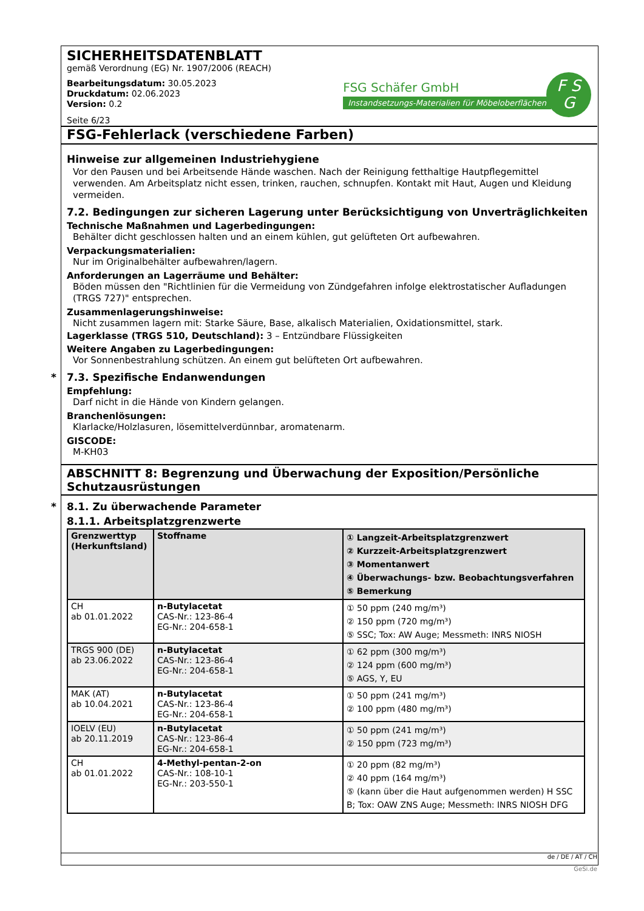SICHERHEITSDATENBLATT
gemäß Verordnung (EG) Nr. 1907/2006 (REACH)
Bearbeitungsdatum: 30.05.2023
Druckdatum: 02.06.2023
Version: 0.2
Seite 6/23
FSG Schäfer GmbH
Instandsetzungs-Materialien für Möbeloberflächen
F S
G
FSG-Fehlerlack (verschiedene Farben)
Hinweise zur allgemeinen Industriehygiene
Vor den Pausen und bei Arbeitsende Hände waschen. Nach der Reinigung fetthaltige Hautpflegemittel verwenden. Am Arbeitsplatz nicht essen, trinken, rauchen, schnupfen. Kontakt mit Haut, Augen und Kleidung vermeiden.
7.2. Bedingungen zur sicheren Lagerung unter Berücksichtigung von Unverträglichkeiten
Technische Maßnahmen und Lagerbedingungen:
Behälter dicht geschlossen halten und an einem kühlen, gut gelüfteten Ort aufbewahren.
Verpackungsmaterialien:
Nur im Originalbehälter aufbewahren/lagern.
Anforderungen an Lagerräume und Behälter:
Böden müssen den "Richtlinien für die Vermeidung von Zündgefahren infolge elektrostatischer Aufladungen (TRGS 727)" entsprechen.
Zusammenlagerungshinweise:
Nicht zusammen lagern mit: Starke Säure, Base, alkalisch Materialien, Oxidationsmittel, stark.
Lagerklasse (TRGS 510, Deutschland): 3 – Entzündbare Flüssigkeiten
Weitere Angaben zu Lagerbedingungen:
Vor Sonnenbestrahlung schützen. An einem gut belüfteten Ort aufbewahren.
* 7.3. Spezifische Endanwendungen
Empfehlung:
Darf nicht in die Hände von Kindern gelangen.
Branchenlösungen:
Klarlacke/Holzlasuren, lösemittelverdünnbar, aromatenarm.
GISCODE:
M-KH03
ABSCHNITT 8: Begrenzung und Überwachung der Exposition/Persönliche Schutzausrüstungen
* 8.1. Zu überwachende Parameter
8.1.1. Arbeitsplatzgrenzwerte
| Grenzwerttyp (Herkunftsland) | Stoffname | ① Langzeit-Arbeitsplatzgrenzwert ② Kurzzeit-Arbeitsplatzgrenzwert ③ Momentanwert ④ Überwachungs- bzw. Beobachtungsverfahren ⑤ Bemerkung |
| --- | --- | --- |
| CH ab 01.01.2022 | n-Butylacetat CAS-Nr.: 123-86-4 EG-Nr.: 204-658-1 | ① 50 ppm (240 mg/m³) ② 150 ppm (720 mg/m³) ⑤ SSC; Tox: AW Auge; Messmeth: INRS NIOSH |
| TRGS 900 (DE) ab 23.06.2022 | n-Butylacetat CAS-Nr.: 123-86-4 EG-Nr.: 204-658-1 | ① 62 ppm (300 mg/m³) ② 124 ppm (600 mg/m³) ⑤ AGS, Y, EU |
| MAK (AT) ab 10.04.2021 | n-Butylacetat CAS-Nr.: 123-86-4 EG-Nr.: 204-658-1 | ① 50 ppm (241 mg/m³) ② 100 ppm (480 mg/m³) |
| IOELV (EU) ab 20.11.2019 | n-Butylacetat CAS-Nr.: 123-86-4 EG-Nr.: 204-658-1 | ① 50 ppm (241 mg/m³) ② 150 ppm (723 mg/m³) |
| CH ab 01.01.2022 | 4-Methyl-pentan-2-on CAS-Nr.: 108-10-1 EG-Nr.: 203-550-1 | ① 20 ppm (82 mg/m³) ② 40 ppm (164 mg/m³) ⑤ (kann über die Haut aufgenommen werden) H SSC B; Tox: OAW ZNS Auge; Messmeth: INRS NIOSH DFG |
de / DE / AT / CH
GeSi.de